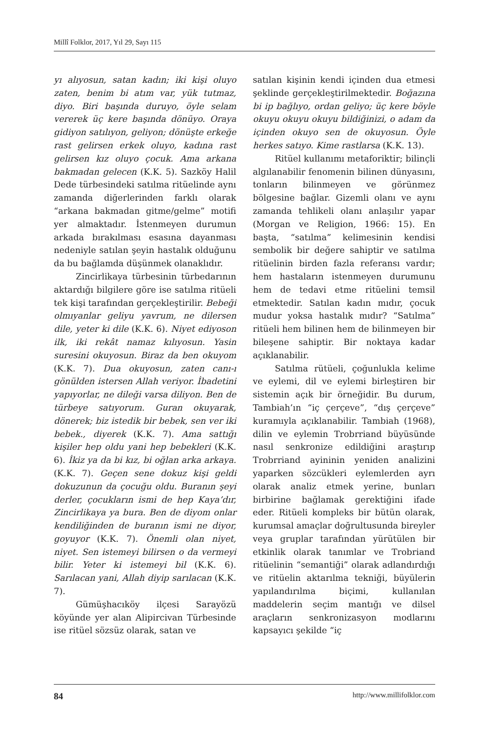Millî Folklor, 2017, Yıl 29, Sayı 115
yı alıyosun, satan kadın; iki kişi oluyo zaten, benim bi atım var, yük tutmaz, diyo. Biri başında duruyo, öyle selam vererek üç kere başında dönüyo. Oraya gidiyon satılıyon, geliyon; dönüşte erkeğe rast gelirsen erkek oluyo, kadına rast gelirsen kız oluyo çocuk. Ama arkana bakmadan gelecen (K.K. 5). Sazköy Halil Dede türbesindeki satılma ritüelinde aynı zamanda diğerlerinden farklı olarak “arkana bakmadan gitme/gelme” motifi yer almaktadır. İstenmeyen durumun arkada bırakılması esasına dayanması nedeniyle satılan şeyin hastalık olduğunu da bu bağlamda düşünmek olanaklıdır.
Zincirlikaya türbesinin türbedarının aktardığı bilgilere göre ise satılma ritüeli tek kişi tarafından gerçekleştirilir. Bebeği olmıyanlar geliyu yavrum, ne dilersen dile, yeter ki dile (K.K. 6). Niyet ediyoson ilk, iki rekât namaz kılıyosun. Yasin suresini okuyosun. Biraz da ben okuyom (K.K. 7). Dua okuyosun, zaten canı-ı gönülden istersen Allah veriyor. İbadetini yapıyorlar, ne dileği varsa diliyon. Ben de türbeye satıyorum. Guran okuyarak, dönerek; biz istedik bir bebek, sen ver iki bebek., diyerek (K.K. 7). Ama sattığı kişiler hep oldu yani hep bebekleri (K.K. 6). İkiz ya da bi kız, bi oğlan arka arkaya. (K.K. 7). Geçen sene dokuz kişi geldi dokuzunun da çocuğu oldu. Buranın şeyi derler, çocukların ismi de hep Kaya’dır, Zincirlikaya ya bura. Ben de diyom onlar kendiliğinden de buranın ismi ne diyor, goyuyor (K.K. 7). Önemli olan niyet, niyet. Sen istemeyi bilirsen o da vermeyi bilir. Yeter ki istemeyi bil (K.K. 6). Sarılacan yani, Allah diyip sarılacan (K.K. 7).
Gümüşhacıköy ilçesi Sarayözü köyünde yer alan Alipircivan Türbesinde ise ritüel sözsüz olarak, satan ve
satılan kişinin kendi içinden dua etmesi şeklinde gerçekleştirilmektedir. Boğazına bi ip bağlıyo, ordan geliyo; üç kere böyle okuyu okuyu okuyu bildiğinizi, o adam da içinden okuyo sen de okuyosun. Öyle herkes satıyo. Kime rastlarsa (K.K. 13).
Ritüel kullanımı metaforiktir; bilinçli algılanabilir fenomenin bilinen dünyasını, tonların bilinmeyen ve görünmez bölgesine bağlar. Gizemli olanı ve aynı zamanda tehlikeli olanı anlaşılır yapar (Morgan ve Religion, 1966: 15). En başta, “satılma” kelimesinin kendisi sembolik bir değere sahiptir ve satılma ritüelinin birden fazla referansı vardır; hem hastaların istenmeyen durumunu hem de tedavi etme ritüelini temsil etmektedir. Satılan kadın mıdır, çocuk mudur yoksa hastalık mıdır? “Satılma” ritüeli hem bilinen hem de bilinmeyen bir bileşene sahiptir. Bir noktaya kadar açıklanabilir.
Satılma rütüeli, çoğunlukla kelime ve eylemi, dil ve eylemi birleştiren bir sistemin açık bir örneğidir. Bu durum, Tambiah’ın “iç çerçeve”, “dış çerçeve” kuramıyla açıklanabilir. Tambiah (1968), dilin ve eylemin Trobrriand büyüsünde nasıl senkronize edildiğini araştırıp Trobrriand ayininin yeniden analizini yaparken sözcükleri eylemlerden ayrı olarak analiz etmek yerine, bunları birbirine bağlamak gerektiğini ifade eder. Ritüeli kompleks bir bütün olarak, kurumsal amaçlar doğrultusunda bireyler veya gruplar tarafından yürütülen bir etkinlik olarak tanımlar ve Trobriand ritüelinin “semantiği” olarak adlandırdığı ve ritüelin aktarılma tekniği, büyülerin yapılandırılma biçimi, kullanılan maddelerin seçim mantığı ve dilsel araçların senkronizasyon modlarını kapsayıcı şekilde “iç
84 http://www.millifolklor.com